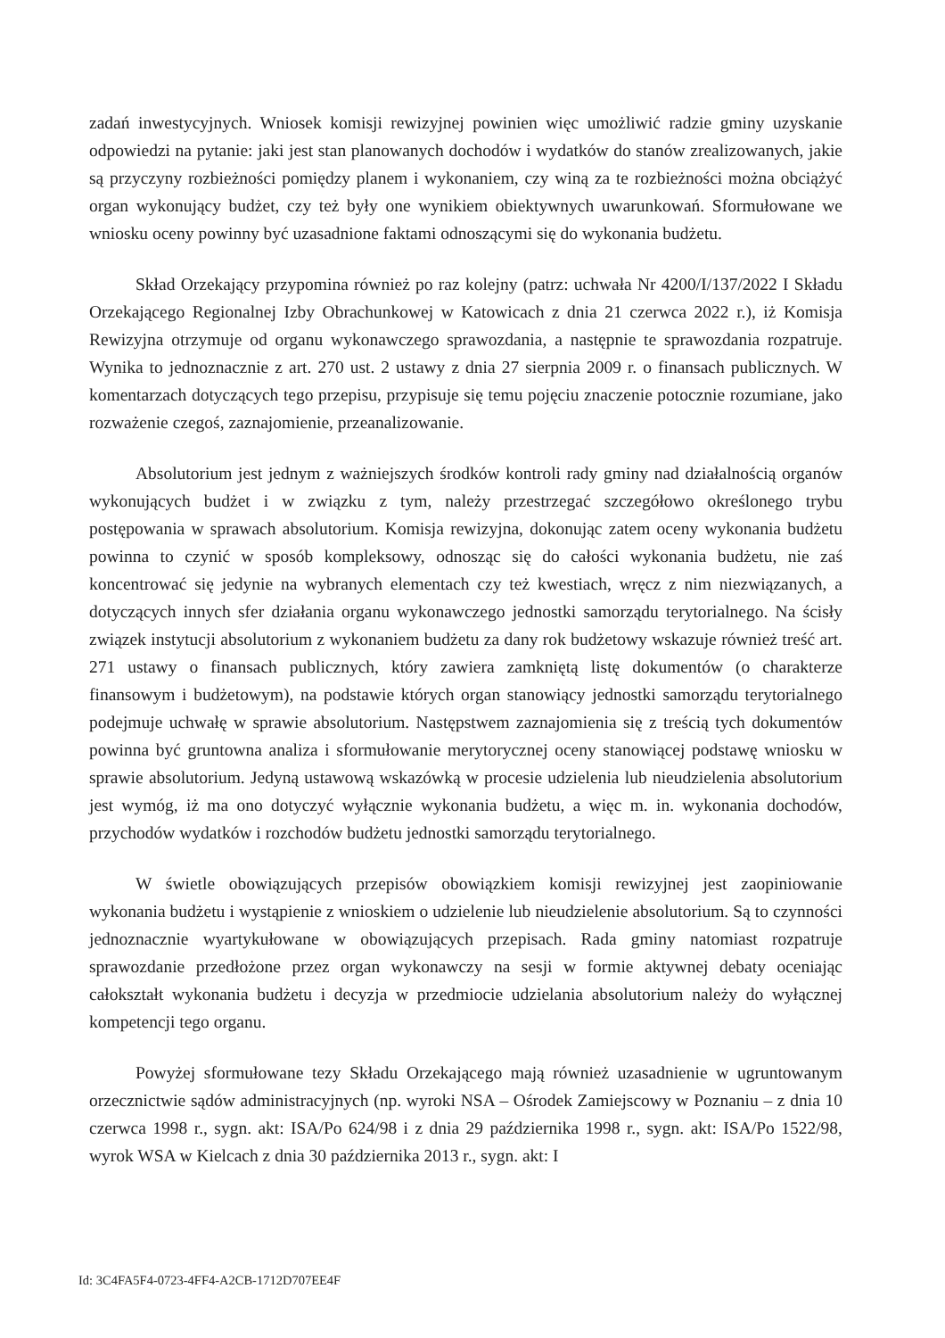zadań inwestycyjnych. Wniosek komisji rewizyjnej powinien więc umożliwić radzie gminy uzyskanie odpowiedzi na pytanie: jaki jest stan planowanych dochodów i wydatków do stanów zrealizowanych, jakie są przyczyny rozbieżności pomiędzy planem i wykonaniem, czy winą za te rozbieżności można obciążyć organ wykonujący budżet, czy też były one wynikiem obiektywnych uwarunkowań. Sformułowane we wniosku oceny powinny być uzasadnione faktami odnoszącymi się do wykonania budżetu.
Skład Orzekający przypomina również po raz kolejny (patrz: uchwała Nr 4200/I/137/2022 I Składu Orzekającego Regionalnej Izby Obrachunkowej w Katowicach z dnia 21 czerwca 2022 r.), iż Komisja Rewizyjna otrzymuje od organu wykonawczego sprawozdania, a następnie te sprawozdania rozpatruje. Wynika to jednoznacznie z art. 270 ust. 2 ustawy z dnia 27 sierpnia 2009 r. o finansach publicznych. W komentarzach dotyczących tego przepisu, przypisuje się temu pojęciu znaczenie potocznie rozumiane, jako rozważenie czegoś, zaznajomienie, przeanalizowanie.
Absolutorium jest jednym z ważniejszych środków kontroli rady gminy nad działalnością organów wykonujących budżet i w związku z tym, należy przestrzegać szczegółowo określonego trybu postępowania w sprawach absolutorium. Komisja rewizyjna, dokonując zatem oceny wykonania budżetu powinna to czynić w sposób kompleksowy, odnosząc się do całości wykonania budżetu, nie zaś koncentrować się jedynie na wybranych elementach czy też kwestiach, wręcz z nim niezwiązanych, a dotyczących innych sfer działania organu wykonawczego jednostki samorządu terytorialnego. Na ścisły związek instytucji absolutorium z wykonaniem budżetu za dany rok budżetowy wskazuje również treść art. 271 ustawy o finansach publicznych, który zawiera zamkniętą listę dokumentów (o charakterze finansowym i budżetowym), na podstawie których organ stanowiący jednostki samorządu terytorialnego podejmuje uchwałę w sprawie absolutorium. Następstwem zaznajomienia się z treścią tych dokumentów powinna być gruntowna analiza i sformułowanie merytorycznej oceny stanowiącej podstawę wniosku w sprawie absolutorium. Jedyną ustawową wskazówką w procesie udzielenia lub nieudzielenia absolutorium jest wymóg, iż ma ono dotyczyć wyłącznie wykonania budżetu, a więc m. in. wykonania dochodów, przychodów wydatków i rozchodów budżetu jednostki samorządu terytorialnego.
W świetle obowiązujących przepisów obowiązkiem komisji rewizyjnej jest zaopiniowanie wykonania budżetu i wystąpienie z wnioskiem o udzielenie lub nieudzielenie absolutorium. Są to czynności jednoznacznie wyartykułowane w obowiązujących przepisach. Rada gminy natomiast rozpatruje sprawozdanie przedłożone przez organ wykonawczy na sesji w formie aktywnej debaty oceniając całokształt wykonania budżetu i decyzja w przedmiocie udzielania absolutorium należy do wyłącznej kompetencji tego organu.
Powyżej sformułowane tezy Składu Orzekającego mają również uzasadnienie w ugruntowanym orzecznictwie sądów administracyjnych (np. wyroki NSA – Ośrodek Zamiejscowy w Poznaniu – z dnia 10 czerwca 1998 r., sygn. akt: ISA/Po 624/98 i z dnia 29 października 1998 r., sygn. akt: ISA/Po 1522/98, wyrok WSA w Kielcach z dnia 30 października 2013 r., sygn. akt: I
Id: 3C4FA5F4-0723-4FF4-A2CB-1712D707EE4F